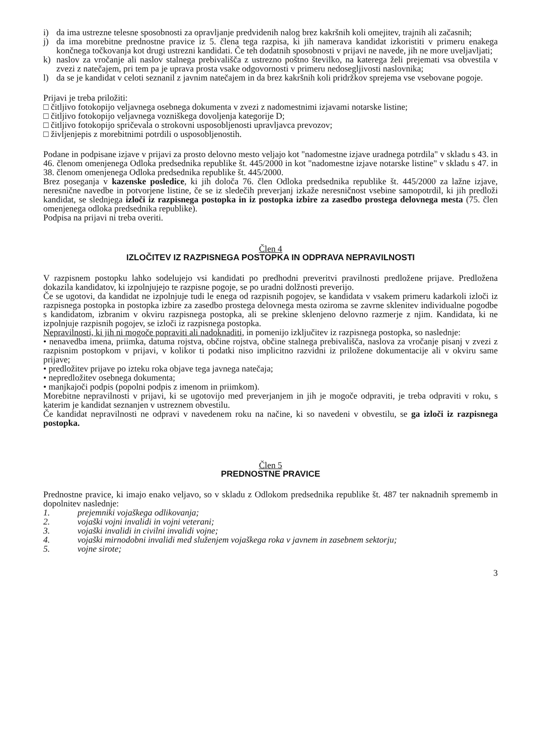i) da ima ustrezne telesne sposobnosti za opravljanje predvidenih nalog brez kakršnih koli omejitev, trajnih ali začasnih;
j) da ima morebitne prednostne pravice iz 5. člena tega razpisa, ki jih namerava kandidat izkoristiti v primeru enakega končnega točkovanja kot drugi ustrezni kandidati. Če teh dodatnih sposobnosti v prijavi ne navede, jih ne more uveljavljati;
k) naslov za vročanje ali naslov stalnega prebivališča z ustrezno poštno številko, na katerega želi prejemati vsa obvestila v zvezi z natečajem, pri tem pa je uprava prosta vsake odgovornosti v primeru nedosegljivosti naslovnika;
l) da se je kandidat v celoti seznanil z javnim natečajem in da brez kakršnih koli pridržkov sprejema vse vsebovane pogoje.
Prijavi je treba priložiti:
□ čitljivo fotokopijo veljavnega osebnega dokumenta v zvezi z nadomestnimi izjavami notarske listine;
□ čitljivo fotokopijo veljavnega vozniškega dovoljenja kategorije D;
□ čitljivo fotokopijo spričevala o strokovni usposobljenosti upravljavca prevozov;
□ življenjepis z morebitnimi potrdili o usposobljenostih.
Podane in podpisane izjave v prijavi za prosto delovno mesto veljajo kot "nadomestne izjave uradnega potrdila" v skladu s 43. in 46. členom omenjenega Odloka predsednika republike št. 445/2000 in kot "nadomestne izjave notarske listine" v skladu s 47. in 38. členom omenjenega Odloka predsednika republike št. 445/2000.
Brez poseganja v kazenske posledice, ki jih določa 76. člen Odloka predsednika republike št. 445/2000 za lažne izjave, neresnične navedbe in potvorjene listine, če se iz sledečih preverjanj izkaže neresničnost vsebine samopotrdil, ki jih predloži kandidat, se slednjega izloči iz razpisnega postopka in iz postopka izbire za zasedbo prostega delovnega mesta (75. člen omenjenega odloka predsednika republike).
Podpisa na prijavi ni treba overiti.
Člen 4
IZLOČITEV IZ RAZPISNEGA POSTOPKA IN ODPRAVA NEPRAVILNOSTI
V razpisnem postopku lahko sodelujejo vsi kandidati po predhodni preveritvi pravilnosti predložene prijave. Predložena dokazila kandidatov, ki izpolnjujejo te razpisne pogoje, se po uradni dolžnosti preverijo.
Če se ugotovi, da kandidat ne izpolnjuje tudi le enega od razpisnih pogojev, se kandidata v vsakem primeru kadarkoli izloči iz razpisnega postopka in postopka izbire za zasedbo prostega delovnega mesta oziroma se zavrne sklenitev individualne pogodbe s kandidatom, izbranim v okviru razpisnega postopka, ali se prekine sklenjeno delovno razmerje z njim. Kandidata, ki ne izpolnjuje razpisnih pogojev, se izloči iz razpisnega postopka.
Nepravilnosti, ki jih ni mogoče popraviti ali nadoknaditi, in pomenijo izključitev iz razpisnega postopka, so naslednje:
• nenavedba imena, priimka, datuma rojstva, občine rojstva, občine stalnega prebivališča, naslova za vročanje pisanj v zvezi z razpisnim postopkom v prijavi, v kolikor ti podatki niso implicitno razvidni iz priložene dokumentacije ali v okviru same prijave;
• predložitev prijave po izteku roka objave tega javnega natečaja;
• nepredložitev osebnega dokumenta;
• manjkajoči podpis (popolni podpis z imenom in priimkom).
Morebitne nepravilnosti v prijavi, ki se ugotovijo med preverjanjem in jih je mogoče odpraviti, je treba odpraviti v roku, s katerim je kandidat seznanjen v ustreznem obvestilu.
Če kandidat nepravilnosti ne odpravi v navedenem roku na načine, ki so navedeni v obvestilu, se ga izloči iz razpisnega postopka.
Člen 5
PREDNOSTNE PRAVICE
Prednostne pravice, ki imajo enako veljavo, so v skladu z Odlokom predsednika republike št. 487 ter naknadnih sprememb in dopolnitev naslednje:
1. prejemniki vojaškega odlikovanja;
2. vojaški vojni invalidi in vojni veterani;
3. vojaški invalidi in civilni invalidi vojne;
4. vojaški mirnodobni invalidi med služenjem vojaškega roka v javnem in zasebnem sektorju;
5. vojne sirote;
3